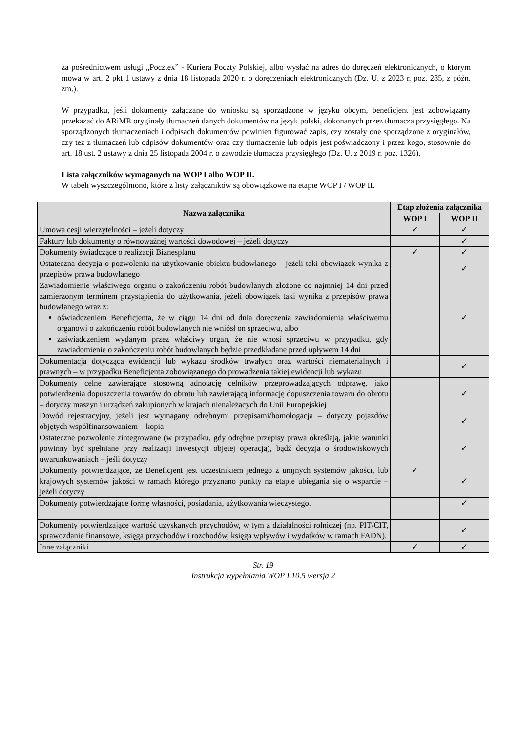za pośrednictwem usługi „Pocztex” - Kuriera Poczty Polskiej, albo wysłać na adres do doręczeń elektronicznych, o którym mowa w art. 2 pkt 1 ustawy z dnia 18 listopada 2020 r. o doręczeniach elektronicznych (Dz. U. z 2023 r. poz. 285, z późn. zm.).
W przypadku, jeśli dokumenty załączane do wniosku są sporządzone w języku obcym, beneficjent jest zobowiązany przekazać do ARiMR oryginały tłumaczeń danych dokumentów na język polski, dokonanych przez tłumacza przysięgłego. Na sporządzonych tłumaczeniach i odpisach dokumentów powinien figurować zapis, czy zostały one sporządzone z oryginałów, czy też z tłumaczeń lub odpisów dokumentów oraz czy tłumaczenie lub odpis jest poświadczony i przez kogo, stosownie do art. 18 ust. 2 ustawy z dnia 25 listopada 2004 r. o zawodzie tłumacza przysięgłego (Dz. U. z 2019 r. poz. 1326).
Lista załączników wymaganych na WOP I albo WOP II.
W tabeli wyszczególniono, które z listy załączników są obowiązkowe na etapie WOP I / WOP II.
| Nazwa załącznika | Etap złożenia załącznika | |
| --- | --- | --- |
| | WOP I | WOP II |
| Umowa cesji wierzytelności – jeżeli dotyczy | ✓ | ✓ |
| Faktury lub dokumenty o równoważnej wartości dowodowej – jeżeli dotyczy | | ✓ |
| Dokumenty świadczące o realizacji Biznesplanu | ✓ | ✓ |
| Ostateczna decyzja o pozwoleniu na użytkowanie obiektu budowlanego – jeżeli taki obowiązek wynika z przepisów prawa budowlanego | | ✓ |
| Zawiadomienie właściwego organu o zakończeniu robót budowlanych złożone co najmniej 14 dni przed zamierzonym terminem przystąpienia do użytkowania, jeżeli obowiązek taki wynika z przepisów prawa budowlanego wraz z: oświadczeniem Beneficjenta, że w ciągu 14 dni od dnia doręczenia zawiadomienia właściwemu organowi o zakończeniu robót budowlanych nie wniósł on sprzeciwu, albo zaświadczeniem wydanym przez właściwy organ, że nie wnosi sprzeciwu w przypadku, gdy zawiadomienie o zakończeniu robót budowlanych będzie przedkładane przed upływem 14 dni | | ✓ |
| Dokumentacja dotycząca ewidencji lub wykazu środków trwałych oraz wartości niematerialnych i prawnych – w przypadku Beneficjenta zobowiązanego do prowadzenia takiej ewidencji lub wykazu | | ✓ |
| Dokumenty celne zawierające stosowną adnotację celników przeprowadzających odprawę, jako potwierdzenia dopuszczenia towarów do obrotu lub zawierającą informację dopuszczenia towaru do obrotu – dotyczy maszyn i urządzeń zakupionych w krajach nienależących do Unii Europejskiej | | ✓ |
| Dowód rejestracyjny, jeżeli jest wymagany odrębnymi przepisami/homologacja – dotyczy pojazdów objętych współfinansowaniem – kopia | | ✓ |
| Ostateczne pozwolenie zintegrowane (w przypadku, gdy odrębne przepisy prawa określają, jakie warunki powinny być spełniane przy realizacji inwestycji objętej operacją), bądź decyzja o środowiskowych uwarunkowaniach – jeśli dotyczy | | ✓ |
| Dokumenty potwierdzające, że Beneficjent jest uczestnikiem jednego z unijnych systemów jakości, lub krajowych systemów jakości w ramach którego przyznano punkty na etapie ubiegania się o wsparcie – jeżeli dotyczy | ✓ | ✓ |
| Dokumenty potwierdzające formę własności, posiadania, użytkowania wieczystego. | | ✓ |
| Dokumenty potwierdzające wartość uzyskanych przychodów, w tym z działalności rolniczej (np. PIT/CIT, sprawozdanie finansowe, księga przychodów i rozchodów, księga wpływów i wydatków w ramach FADN). | | ✓ |
| Inne załączniki | ✓ | ✓ |
Str. 19
Instrukcja wypełniania WOP I.10.5 wersja 2